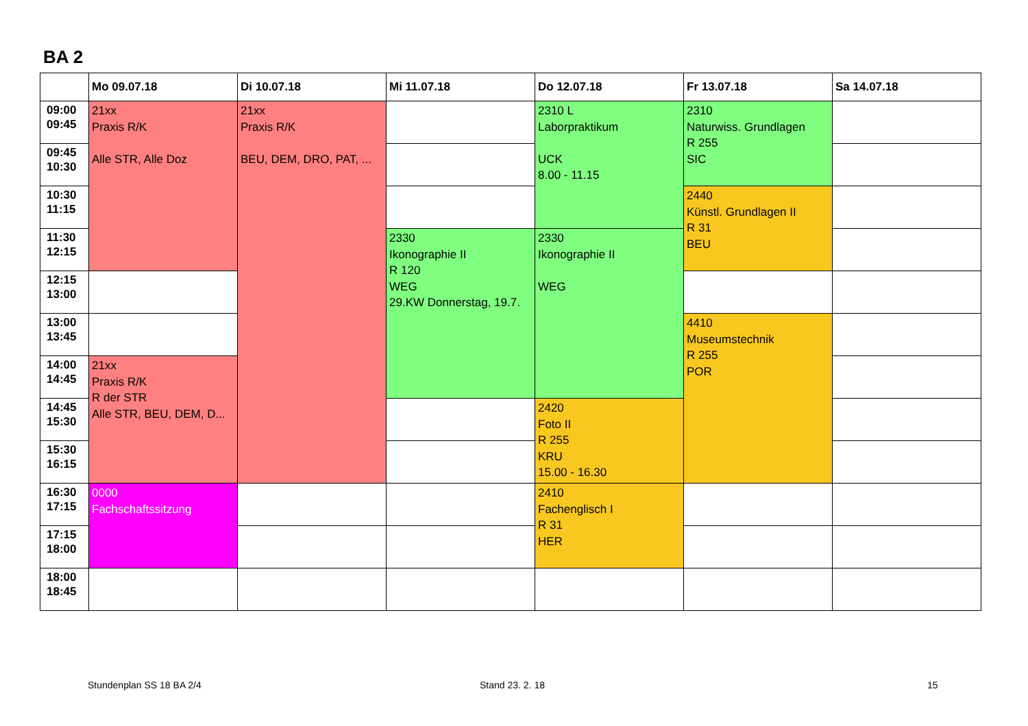BA 2
| | Mo 09.07.18 | Di 10.07.18 | Mi 11.07.18 | Do 12.07.18 | Fr 13.07.18 | Sa 14.07.18 |
| --- | --- | --- | --- | --- | --- | --- |
| 09:00 09:45 | 21xx Praxis R/K Alle STR, Alle Doz | 21xx Praxis R/K BEU, DEM, DRO, PAT, ... | | 2310 L Laborpraktikum UCK 8.00 - 11.15 | 2310 Naturwiss. Grundlagen R 255 SIC | |
| 09:45 10:30 | | | | | | |
| 10:30 11:15 | | | | | 2440 Künstl. Grundlagen II R 31 BEU | |
| 11:30 12:15 | | | 2330 Ikonographie II R 120 WEG 29.KW Donnerstag, 19.7. | 2330 Ikonographie II WEG | | |
| 12:15 13:00 | | | | | | |
| 13:00 13:45 | | | | | 4410 Museumstechnik R 255 POR | |
| 14:00 14:45 | 21xx Praxis R/K R der STR Alle STR, BEU, DEM, D... | | | | | |
| 14:45 15:30 | | | | 2420 Foto II R 255 KRU 15.00 - 16.30 | | |
| 15:30 16:15 | | | | | | |
| 16:30 17:15 | 0000 Fachschaftssitzung | | | 2410 Fachenglisch I R 31 HER | | |
| 17:15 18:00 | | | | | | |
| 18:00 18:45 | | | | | | |
Stundenplan SS 18 BA 2/4 Stand 23. 2. 18 15